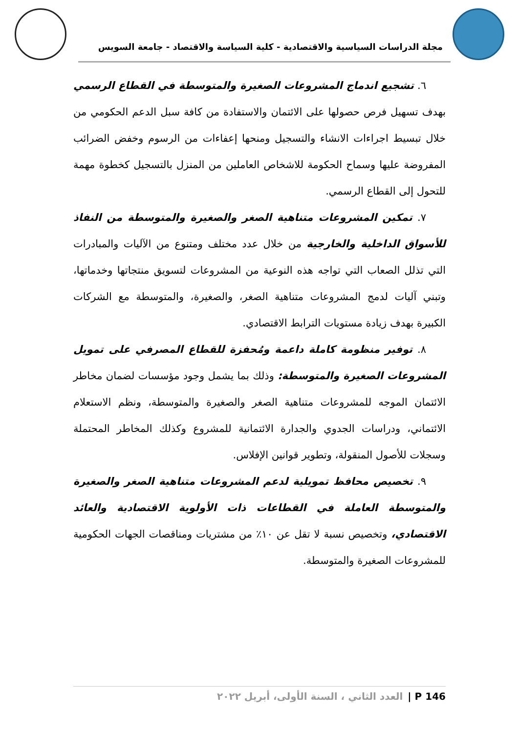مجلة الدراسات السياسية والاقتصادية - كلية السياسة والاقتصاد - جامعة السويس
٦. تشجيع اندماج المشروعات الصغيرة والمتوسطة في القطاع الرسمي بهدف تسهيل فرص حصولها على الائتمان والاستفادة من كافة سبل الدعم الحكومي من خلال تبسيط اجراءات الانشاء والتسجيل ومنحها إعفاءات من الرسوم وخفض الضرائب المفروضة عليها وسماح الحكومة للاشخاص العاملين من المنزل بالتسجيل كخطوة مهمة للتحول إلى القطاع الرسمي.
٧. تمكين المشروعات متناهية الصغر والصغيرة والمتوسطة من النفاذ للأسواق الداخلية والخارجية من خلال عدد مختلف ومتنوع من الآليات والمبادرات التي تذلل الصعاب التي تواجه هذه النوعية من المشروعات لتسويق منتجاتها وخدماتها، وتبني آليات لدمج المشروعات متناهية الصغر، والصغيرة، والمتوسطة مع الشركات الكبيرة بهدف زيادة مستويات الترابط الاقتصادي.
٨. توفير منظومة كاملة داعمة ومُحفزة للقطاع المصرفي على تمويل المشروعات الصغيرة والمتوسطة: وذلك بما يشمل وجود مؤسسات لضمان مخاطر الائتمان الموجه للمشروعات متناهية الصغر والصغيرة والمتوسطة، ونظم الاستعلام الائتماني، ودراسات الجدوي والجدارة الائتمانية للمشروع وكذلك المخاطر المحتملة وسجلات للأصول المنقولة، وتطوير قوانين الإفلاس.
٩. تخصيص محافظ تمويلية لدعم المشروعات متناهية الصغر والصغيرة والمتوسطة العاملة في القطاعات ذات الأولوية الاقتصادية والعائد الاقتصادي، وتخصيص نسبة لا تقل عن ١٠٪ من مشتريات ومناقصات الجهات الحكومية للمشروعات الصغيرة والمتوسطة.
146 P | العدد الثاني ، السنة الأولى، أبريل ٢٠٢٢